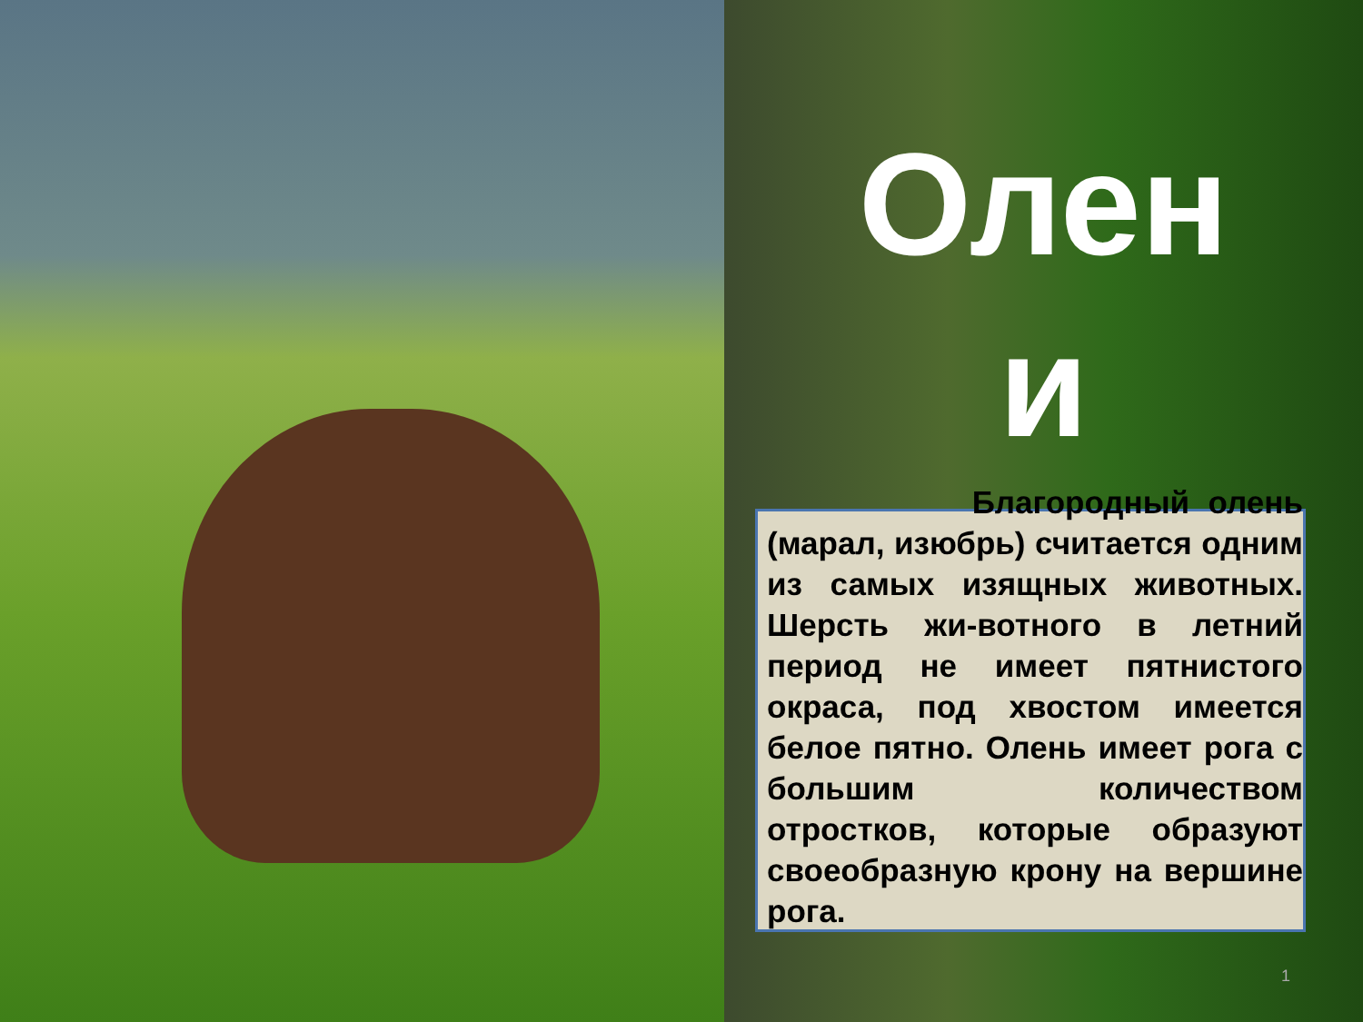Олен
и
Благородный олень (марал, изюбрь) считается одним из самых изящных животных. Шерсть жи-вотного в летний период не имеет пятнистого окраса, под хвостом имеется белое пятно. Олень имеет рога с большим количеством отростков, которые образуют своеобразную крону на вершине рога.
1